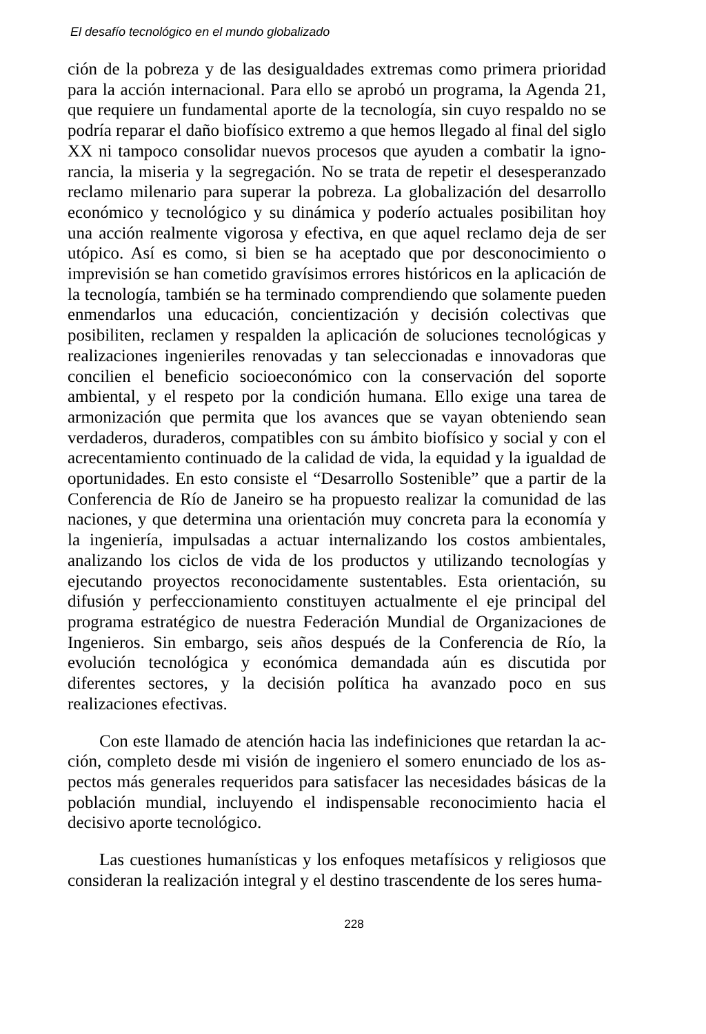El desafío tecnológico en el mundo globalizado
ción de la pobreza y de las desigualdades extremas como primera prioridad para la acción internacional. Para ello se aprobó un programa, la Agenda 21, que requiere un fundamental aporte de la tecnología, sin cuyo respaldo no se podría reparar el daño biofísico extremo a que hemos llegado al final del siglo XX ni tampoco consolidar nuevos procesos que ayuden a combatir la igno­rancia, la miseria y la segregación. No se trata de repetir el desesperanzado reclamo milenario para superar la pobreza. La globalización del desarrollo económico y tecnológico y su dinámica y poderío actuales posibilitan hoy una acción realmente vigorosa y efectiva, en que aquel reclamo deja de ser utópi­co. Así es como, si bien se ha aceptado que por desconocimiento o imprevi­sión se han cometido gravísimos errores históricos en la aplicación de la tecno­logía, también se ha terminado comprendiendo que solamente pueden enmen­darlos una educación, concientización y decisión colectivas que posibiliten, reclamen y respalden la aplicación de soluciones tecnológicas y realizaciones ingenieriles renovadas y tan seleccionadas e innovadoras que concilien el be­neficio socioeconómico con la conservación del soporte ambiental, y el respe­to por la condición humana. Ello exige una tarea de armonización que permita que los avances que se vayan obteniendo sean verdaderos, duraderos, com­patibles con su ámbito biofísico y social y con el acrecentamiento continuado de la calidad de vida, la equidad y la igualdad de oportunidades. En esto con­siste el “Desarrollo Sostenible” que a partir de la Conferencia de Río de Janeiro se ha propuesto realizar la comunidad de las naciones, y que determina una orientación muy concreta para la economía y la ingeniería, impulsadas a actuar internalizando los costos ambientales, analizando los ciclos de vida de los pro­ductos y utilizando tecnologías y ejecutando proyectos reconocidamente sustentables. Esta orientación, su difusión y perfeccionamiento constituyen ac­tualmente el eje principal del programa estratégico de nuestra Federación Mundial de Organizaciones de Ingenieros. Sin embargo, seis años después de la Conferencia de Río, la evolución tecnológica y económica demandada aún es discutida por diferentes sectores, y la decisión política ha avanzado poco en sus realizaciones efectivas.
Con este llamado de atención hacia las indefiniciones que retardan la ac­ción, completo desde mi visión de ingeniero el somero enunciado de los as­pectos más generales requeridos para satisfacer las necesidades básicas de la población mundial, incluyendo el indispensable reconocimiento hacia el decisi­vo aporte tecnológico.
Las cuestiones humanísticas y los enfoques metafísicos y religiosos que consideran la realización integral y el destino trascendente de los seres huma-
228